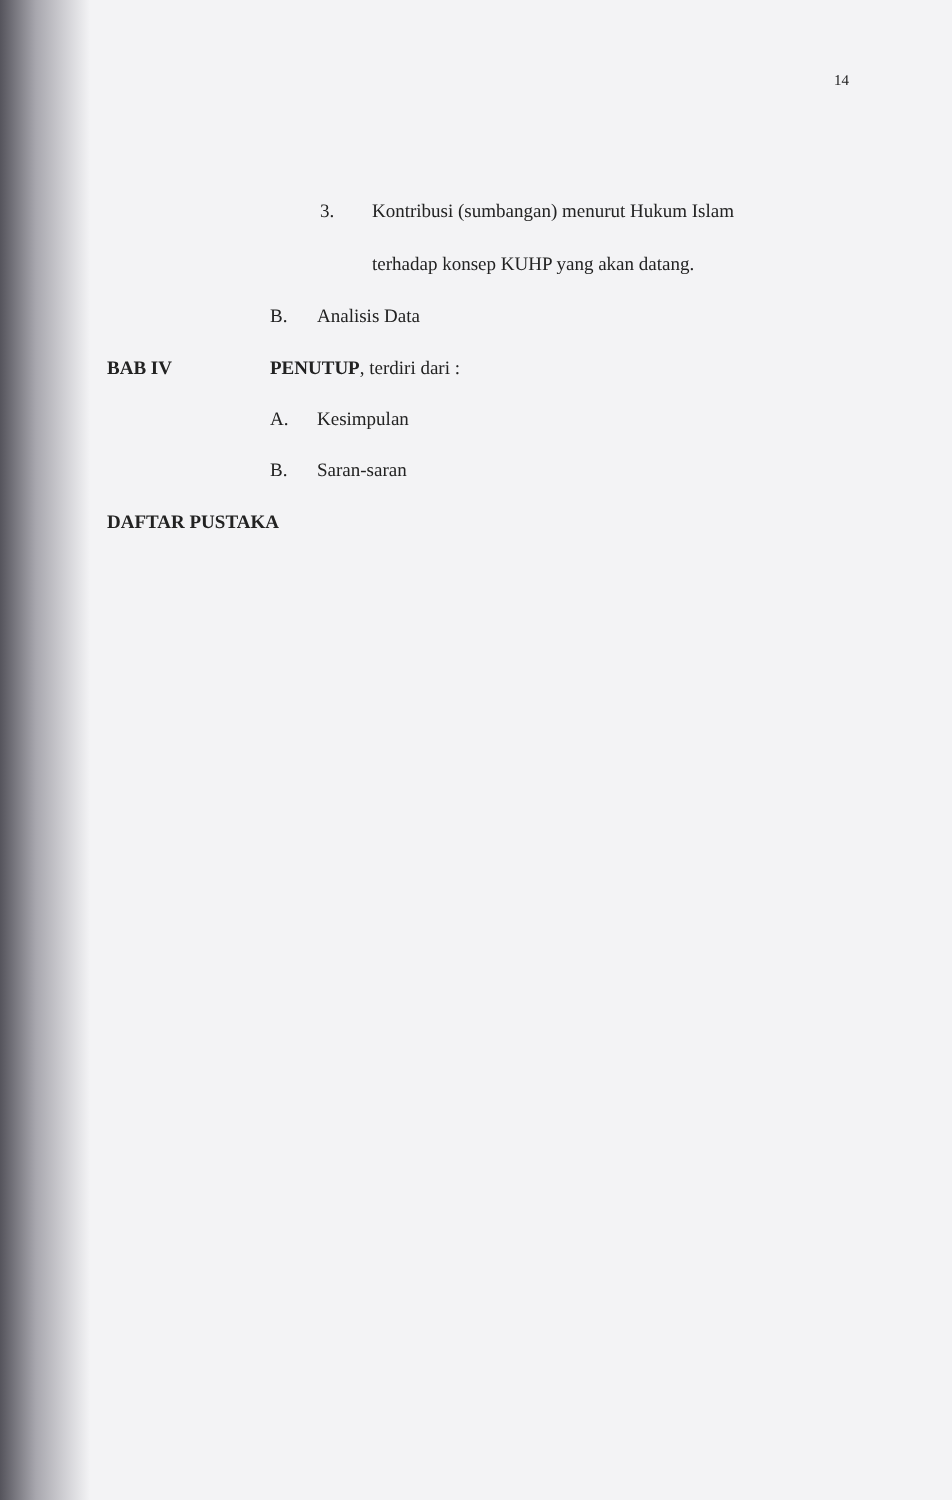14
3.
Kontribusi (sumbangan) menurut Hukum Islam
terhadap konsep KUHP yang akan datang.
B. Analisis Data
BAB IV PENUTUP, terdiri dari :
A. Kesimpulan
B. Saran-saran
DAFTAR PUSTAKA